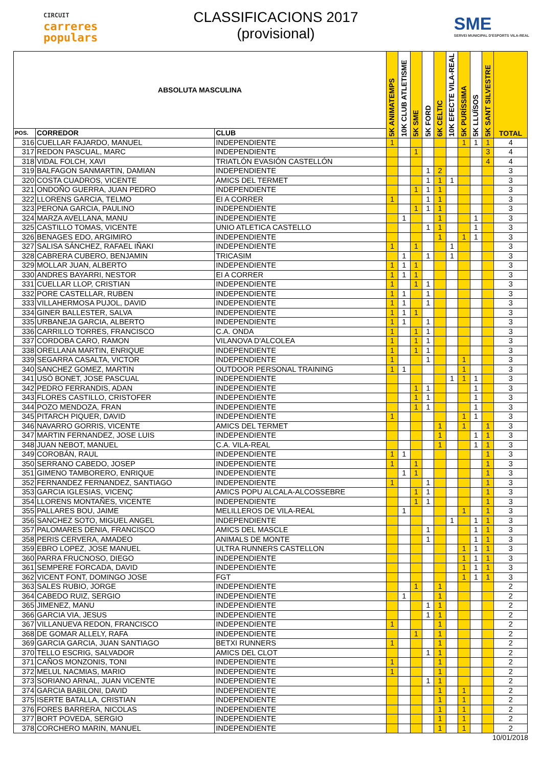CIRCUIT
carreres
populars
CLASSIFICACIONS 2017
(provisional)
SME
SERVEI MUNICIPAL D'ESPORTS VILA-REAL
| ABSOLUTA MASCULINA | | | 5K ANIMATEMPS | 10K CLUB ATLETISME | 5K SME | 5K FORD | 6K CELTIC | 10K EFECTE VILA-REAL | 5K PURÍSSIMA | 5K LLUÏSOS | 5K SANT SILVESTRE | TOTAL |
| --- | --- | --- | --- | --- | --- | --- | --- | --- | --- | --- | --- | --- |
| POS. | CORREDOR | CLUB | | | | | | | | | | |
| 316 | CUELLAR FAJARDO, MANUEL | INDEPENDIENTE | 1 | | | | | | 1 | 1 | 1 | 4 |
| 317 | REDON PASCUAL, MARC | INDEPENDIENTE | | | 1 | | | | | | 3 | 4 |
| 318 | VIDAL FOLCH, XAVI | TRIATLÓN EVASIÓN CASTELLÓN | | | | | | | | | 4 | 4 |
| 319 | BALFAGON SANMARTIN, DAMIAN | INDEPENDIENTE | | | | 1 | 2 | | | | | 3 |
| 320 | COSTA CUADROS, VICENTE | AMICS DEL TERMET | | | | 1 | 1 | 1 | | | | 3 |
| 321 | ONDOÑO GUERRA, JUAN PEDRO | INDEPENDIENTE | | | 1 | 1 | 1 | | | | | 3 |
| 322 | LLORENS GARCIA, TELMO | EI A CORRER | 1 | | | 1 | 1 | | | | | 3 |
| 323 | PERONA GARCIA, PAULINO | INDEPENDIENTE | | | 1 | 1 | 1 | | | | | 3 |
| 324 | MARZA AVELLANA, MANU | INDEPENDIENTE | | 1 | | | 1 | | | 1 | | 3 |
| 325 | CASTILLO TOMAS, VICENTE | UNIO ATLETICA CASTELLO | | | | 1 | 1 | | | 1 | | 3 |
| 326 | BENAGES EDO, ARGIMIRO | INDEPENDIENTE | | | | | 1 | | 1 | 1 | | 3 |
| 327 | SALISA SÁNCHEZ, RAFAEL IÑAKI | INDEPENDIENTE | 1 | | 1 | | | 1 | | | | 3 |
| 328 | CABRERA CUBERO, BENJAMIN | TRICASIM | | 1 | | 1 | | 1 | | | | 3 |
| 329 | MOLLAR JUAN, ALBERTO | INDEPENDIENTE | 1 | 1 | 1 | | | | | | | 3 |
| 330 | ANDRES BAYARRI, NESTOR | EI A CORRER | 1 | 1 | 1 | | | | | | | 3 |
| 331 | CUELLAR LLOP, CRISTIAN | INDEPENDIENTE | 1 | | 1 | 1 | | | | | | 3 |
| 332 | PORE CASTELLAR, RUBEN | INDEPENDIENTE | 1 | 1 | | 1 | | | | | | 3 |
| 333 | VILLAHERMOSA PUJOL, DAVID | INDEPENDIENTE | 1 | 1 | | 1 | | | | | | 3 |
| 334 | GINER BALLESTER, SALVA | INDEPENDIENTE | 1 | 1 | 1 | | | | | | | 3 |
| 335 | URBANEJA GARCIA, ALBERTO | INDEPENDIENTE | 1 | 1 | | 1 | | | | | | 3 |
| 336 | CARRILLO TORRES, FRANCISCO | C.A. ONDA | 1 | | 1 | 1 | | | | | | 3 |
| 337 | CORDOBA CARO, RAMON | VILANOVA D'ALCOLEA | 1 | | 1 | 1 | | | | | | 3 |
| 338 | ORELLANA MARTIN, ENRIQUE | INDEPENDIENTE | 1 | | 1 | 1 | | | | | | 3 |
| 339 | SEGARRA CASALTA, VICTOR | INDEPENDIENTE | 1 | | | 1 | | | 1 | | | 3 |
| 340 | SANCHEZ GOMEZ, MARTIN | OUTDOOR PERSONAL TRAINING | 1 | 1 | | | | | 1 | | | 3 |
| 341 | USÓ BONET, JOSE PASCUAL | INDEPENDIENTE | | | | | | 1 | 1 | 1 | | 3 |
| 342 | PEDRO FERRANDIS, ADAN | INDEPENDIENTE | | | 1 | 1 | | | | 1 | | 3 |
| 343 | FLORES CASTILLO, CRISTOFER | INDEPENDIENTE | | | 1 | 1 | | | | 1 | | 3 |
| 344 | POZO MENDOZA, FRAN | INDEPENDIENTE | | | 1 | 1 | | | | 1 | | 3 |
| 345 | PITARCH PIQUER, DAVID | INDEPENDIENTE | 1 | | | | | | 1 | 1 | | 3 |
| 346 | NAVARRO GORRIS, VICENTE | AMICS DEL TERMET | | | | | 1 | | 1 | | 1 | 3 |
| 347 | MARTIN FERNANDEZ, JOSE LUIS | INDEPENDIENTE | | | | | 1 | | | 1 | 1 | 3 |
| 348 | JUAN NEBOT, MANUEL | C.A. VILA-REAL | | | | | 1 | | | 1 | 1 | 3 |
| 349 | COROBÁN, RAUL | INDEPENDIENTE | 1 | 1 | | | | | | | 1 | 3 |
| 350 | SERRANO CABEDO, JOSEP | INDEPENDIENTE | 1 | | 1 | | | | | | 1 | 3 |
| 351 | GIMENO TAMBORERO, ENRIQUE | INDEPENDIENTE | | 1 | 1 | | | | | | 1 | 3 |
| 352 | FERNANDEZ FERNANDEZ, SANTIAGO | INDEPENDIENTE | 1 | | | 1 | | | | | 1 | 3 |
| 353 | GARCIA IGLESIAS, VICENÇ | AMICS POPU ALCALA-ALCOSSEBRE | | | 1 | 1 | | | | | 1 | 3 |
| 354 | LLORENS MONTAÑES, VICENTE | INDEPENDIENTE | | | 1 | 1 | | | | | 1 | 3 |
| 355 | PALLARES BOU, JAIME | MELILLEROS DE VILA-REAL | | 1 | | | | | 1 | | 1 | 3 |
| 356 | SANCHEZ SOTO, MIGUEL ANGEL | INDEPENDIENTE | | | | | | 1 | | 1 | 1 | 3 |
| 357 | PALOMARES DENIA, FRANCISCO | AMICS DEL MASCLE | | | | 1 | | | | 1 | 1 | 3 |
| 358 | PERIS CERVERA, AMADEO | ANIMALS DE MONTE | | | | 1 | | | | 1 | 1 | 3 |
| 359 | EBRO LOPEZ, JOSE MANUEL | ULTRA RUNNERS CASTELLON | | | | | | | 1 | 1 | 1 | 3 |
| 360 | PARRA FRUCNOSO, DIEGO | INDEPENDIENTE | | | | | | | 1 | 1 | 1 | 3 |
| 361 | SEMPERE FORCADA, DAVID | INDEPENDIENTE | | | | | | | 1 | 1 | 1 | 3 |
| 362 | VICENT FONT, DOMINGO JOSE | FGT | | | | | | | 1 | 1 | 1 | 3 |
| 363 | SALES RUBIO, JORGE | INDEPENDIENTE | | | 1 | | 1 | | | | | 2 |
| 364 | CABEDO RUIZ, SERGIO | INDEPENDIENTE | | 1 | | | 1 | | | | | 2 |
| 365 | JIMENEZ, MANU | INDEPENDIENTE | | | | 1 | 1 | | | | | 2 |
| 366 | GARCIA VIA, JESUS | INDEPENDIENTE | | | | 1 | 1 | | | | | 2 |
| 367 | VILLANUEVA REDON, FRANCISCO | INDEPENDIENTE | 1 | | | | 1 | | | | | 2 |
| 368 | DE GOMAR ALLELY, RAFA | INDEPENDIENTE | | | 1 | | 1 | | | | | 2 |
| 369 | GARCIA GARCIA, JUAN SANTIAGO | BETXI RUNNERS | 1 | | | | 1 | | | | | 2 |
| 370 | TELLO ESCRIG, SALVADOR | AMICS DEL CLOT | | | | 1 | 1 | | | | | 2 |
| 371 | CAÑOS MONZONIS, TONI | INDEPENDIENTE | 1 | | | | 1 | | | | | 2 |
| 372 | MELUL NACMIAS, MARIO | INDEPENDIENTE | 1 | | | | 1 | | | | | 2 |
| 373 | SORIANO ARNAL, JUAN VICENTE | INDEPENDIENTE | | | | 1 | 1 | | | | | 2 |
| 374 | GARCIA BABILONI, DAVID | INDEPENDIENTE | | | | | 1 | | 1 | | | 2 |
| 375 | ISERTE BATALLA, CRISTIAN | INDEPENDIENTE | | | | | 1 | | 1 | | | 2 |
| 376 | FORES BARRERA, NICOLAS | INDEPENDIENTE | | | | | 1 | | 1 | | | 2 |
| 377 | BORT POVEDA, SERGIO | INDEPENDIENTE | | | | | 1 | | 1 | | | 2 |
| 378 | CORCHERO MARIN, MANUEL | INDEPENDIENTE | | | | | 1 | | 1 | | | 2 |
10/01/2018